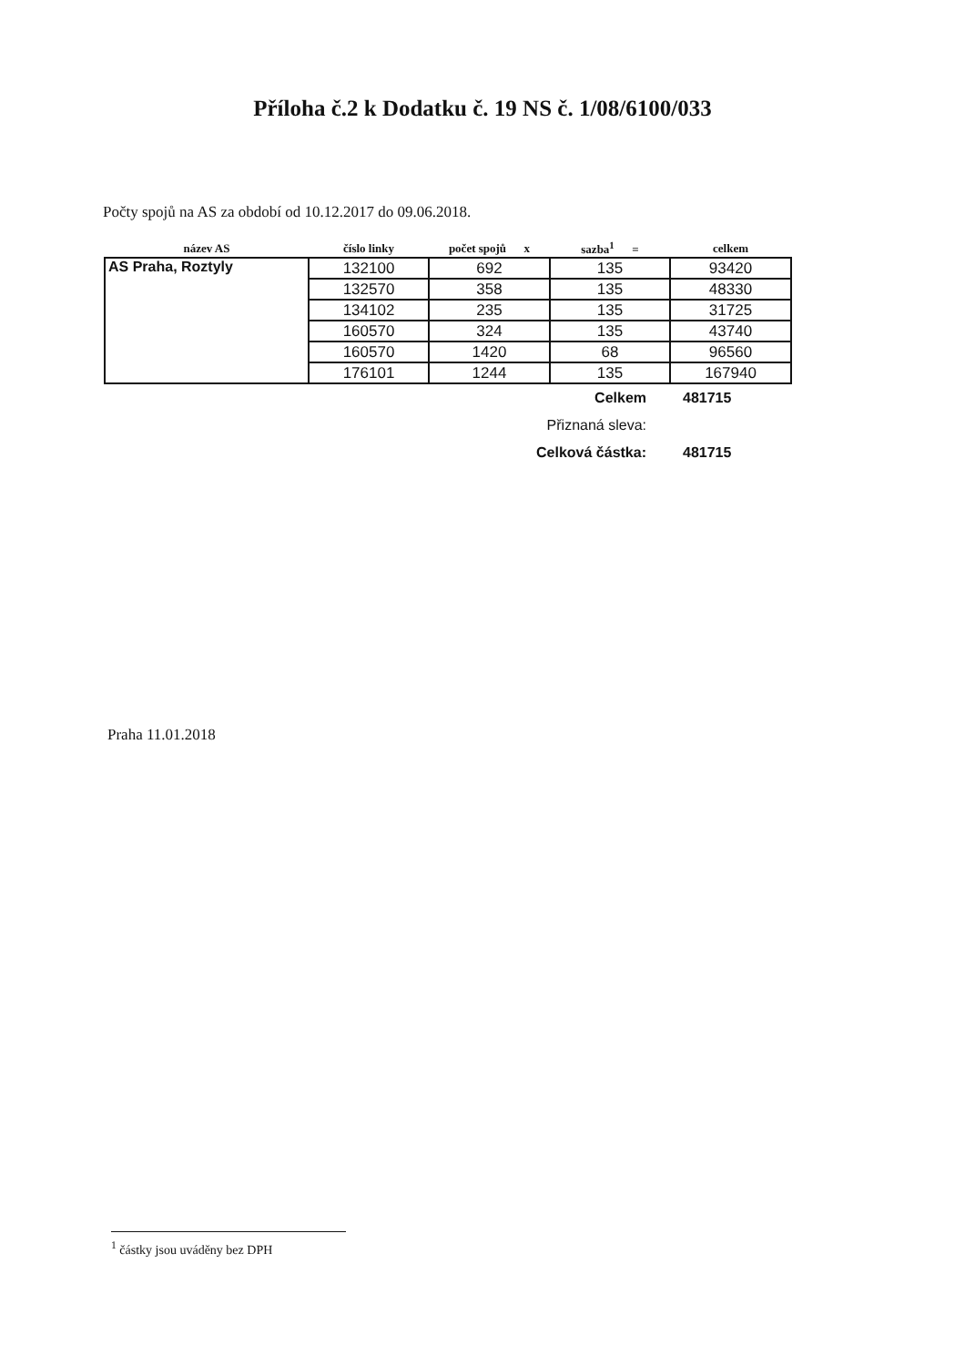Příloha č.2 k Dodatku č. 19 NS č. 1/08/6100/033
Počty spojů na AS za období od 10.12.2017 do 09.06.2018.
| název AS | číslo linky | počet spojů x | sazba<sup>1</sup> = | celkem |
| --- | --- | --- | --- | --- |
| AS Praha, Roztyly | 132100 | 692 | 135 | 93420 |
| | 132570 | 358 | 135 | 48330 |
| | 134102 | 235 | 135 | 31725 |
| | 160570 | 324 | 135 | 43740 |
| | 160570 | 1420 | 68 | 96560 |
| | 176101 | 1244 | 135 | 167940 |
Celkem 481715
Přiznaná sleva:
Celková částka: 481715
Praha 11.01.2018
<sup>1</sup> částky jsou uváděny bez DPH